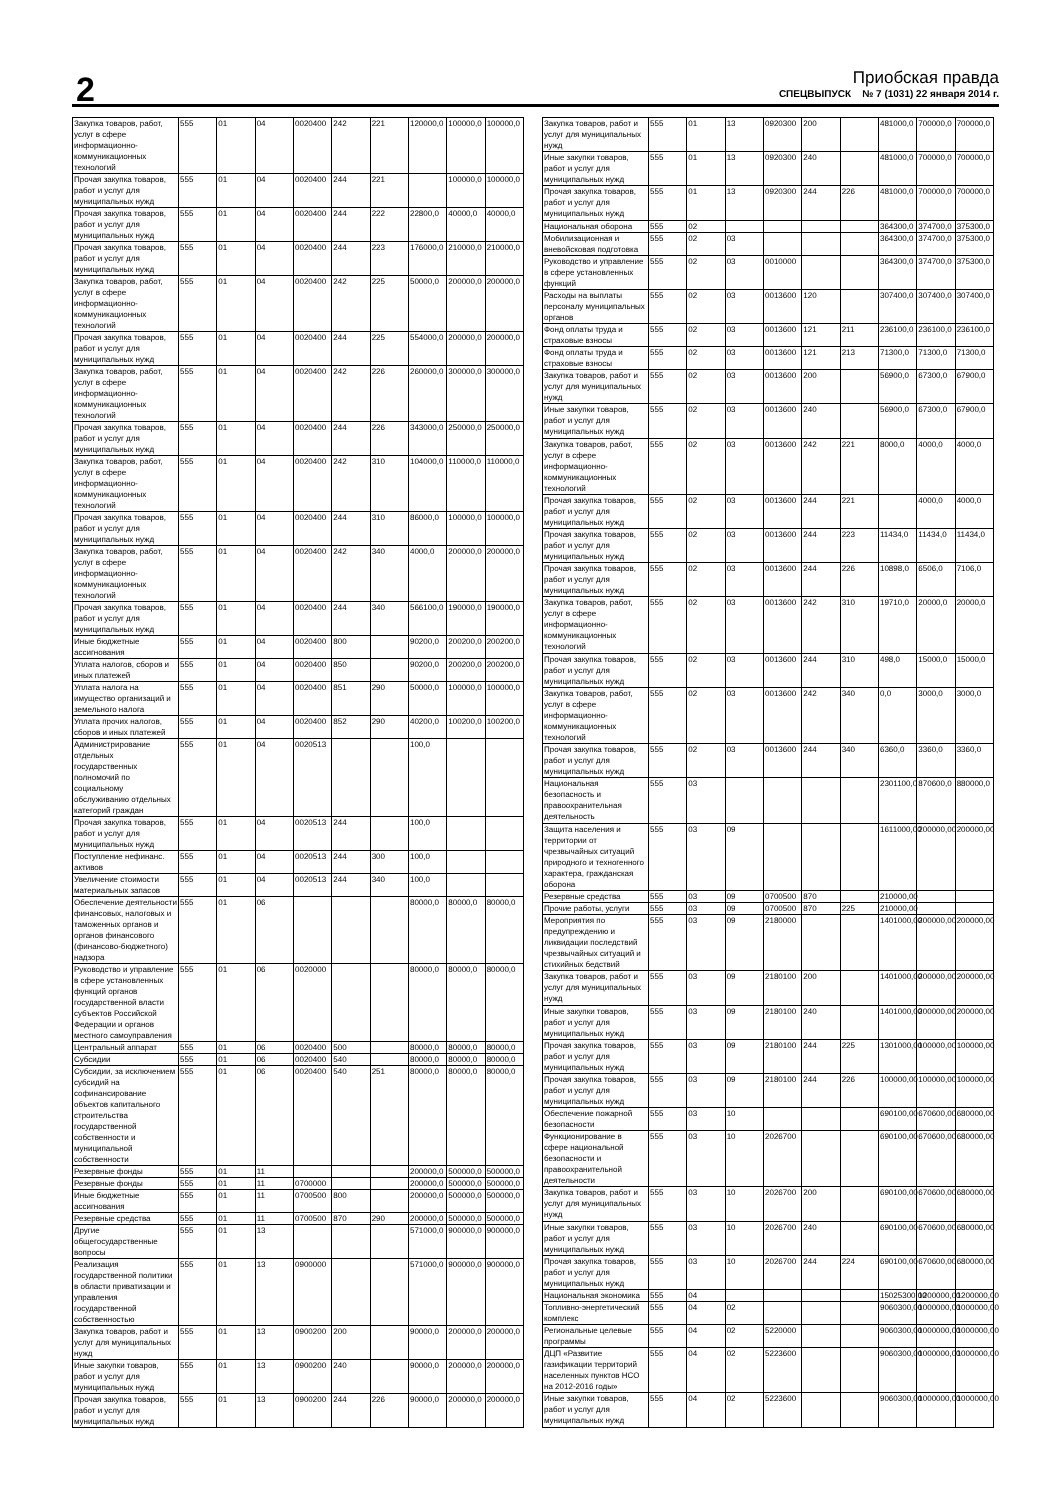2 Приобская правда
СПЕЦВЫПУСК № 7 (1031) 22 января 2014 г.
| Закупка товаров, работ, услуг в сфере информационно-коммуникационных технологий | 555 | 01 | 04 | 0020400 | 242 | 221 | 120000,0 | 100000,0 | 100000,0 |
| Прочая закупка товаров, работ и услуг для муниципальных нужд | 555 | 01 | 04 | 0020400 | 244 | 221 | | 100000,0 | 100000,0 |
| Прочая закупка товаров, работ и услуг для муниципальных нужд | 555 | 01 | 04 | 0020400 | 244 | 222 | 22800,0 | 40000,0 | 40000,0 |
| Прочая закупка товаров, работ и услуг для муниципальных нужд | 555 | 01 | 04 | 0020400 | 244 | 223 | 176000,0 | 210000,0 | 210000,0 |
| Закупка товаров, работ, услуг в сфере информационно-коммуникационных технологий | 555 | 01 | 04 | 0020400 | 242 | 225 | 50000,0 | 200000,0 | 200000,0 |
| Прочая закупка товаров, работ и услуг для муниципальных нужд | 555 | 01 | 04 | 0020400 | 244 | 225 | 554000,0 | 200000,0 | 200000,0 |
| Закупка товаров, работ, услуг в сфере информационно-коммуникационных технологий | 555 | 01 | 04 | 0020400 | 242 | 226 | 260000,0 | 300000,0 | 300000,0 |
| Прочая закупка товаров, работ и услуг для муниципальных нужд | 555 | 01 | 04 | 0020400 | 244 | 226 | 343000,0 | 250000,0 | 250000,0 |
| Закупка товаров, работ, услуг в сфере информационно-коммуникационных технологий | 555 | 01 | 04 | 0020400 | 242 | 310 | 104000,0 | 110000,0 | 110000,0 |
| Прочая закупка товаров, работ и услуг для муниципальных нужд | 555 | 01 | 04 | 0020400 | 244 | 310 | 86000,0 | 100000,0 | 100000,0 |
| Закупка товаров, работ, услуг в сфере информационно-коммуникационных технологий | 555 | 01 | 04 | 0020400 | 242 | 340 | 4000,0 | 200000,0 | 200000,0 |
| Прочая закупка товаров, работ и услуг для муниципальных нужд | 555 | 01 | 04 | 0020400 | 244 | 340 | 566100,0 | 190000,0 | 190000,0 |
| Иные бюджетные ассигнования | 555 | 01 | 04 | 0020400 | 800 | | 90200,0 | 200200,0 | 200200,0 |
| Уплата налогов, сборов и иных платежей | 555 | 01 | 04 | 0020400 | 850 | | 90200,0 | 200200,0 | 200200,0 |
| Уплата налога на имущество организаций и земельного налога | 555 | 01 | 04 | 0020400 | 851 | 290 | 50000,0 | 100000,0 | 100000,0 |
| Уплата прочих налогов, сборов и иных платежей | 555 | 01 | 04 | 0020400 | 852 | 290 | 40200,0 | 100200,0 | 100200,0 |
| Администрирование отдельных государственных полномочий по социальному обслуживанию отдельных категорий граждан | 555 | 01 | 04 | 0020513 | | | 100,0 | | |
| Прочая закупка товаров, работ и услуг для муниципальных нужд | 555 | 01 | 04 | 0020513 | 244 | | 100,0 | | |
| Поступление нефинанс. активов | 555 | 01 | 04 | 0020513 | 244 | 300 | 100,0 | | |
| Увеличение стоимости материальных запасов | 555 | 01 | 04 | 0020513 | 244 | 340 | 100,0 | | |
| Обеспечение деятельности финансовых, налоговых и таможенных органов и органов финансового (финансово-бюджетного) надзора | 555 | 01 | 06 | | | | 80000,0 | 80000,0 | 80000,0 |
| Руководство и управление в сфере установленных функций органов государственной власти субъектов Российской Федерации и органов местного самоуправления | 555 | 01 | 06 | 0020000 | | | 80000,0 | 80000,0 | 80000,0 |
| Центральный аппарат | 555 | 01 | 06 | 0020400 | 500 | | 80000,0 | 80000,0 | 80000,0 |
| Субсидии | 555 | 01 | 06 | 0020400 | 540 | | 80000,0 | 80000,0 | 80000,0 |
| Субсидии, за исключением субсидий на софинансирование объектов капитального строительства государственной собственности и муниципальной собственности | 555 | 01 | 06 | 0020400 | 540 | 251 | 80000,0 | 80000,0 | 80000,0 |
| Резервные фонды | 555 | 01 | 11 | | | | 200000,0 | 500000,0 | 500000,0 |
| Резервные фонды | 555 | 01 | 11 | 0700000 | | | 200000,0 | 500000,0 | 500000,0 |
| Иные бюджетные ассигнования | 555 | 01 | 11 | 0700500 | 800 | | 200000,0 | 500000,0 | 500000,0 |
| Резервные средства | 555 | 01 | 11 | 0700500 | 870 | 290 | 200000,0 | 500000,0 | 500000,0 |
| Другие общегосударственные вопросы | 555 | 01 | 13 | | | | 571000,0 | 900000,0 | 900000,0 |
| Реализация государственной политики в области приватизации и управления государственной собственностью | 555 | 01 | 13 | 0900000 | | | 571000,0 | 900000,0 | 900000,0 |
| Закупка товаров, работ и услуг для муниципальных нужд | 555 | 01 | 13 | 0900200 | 200 | | 90000,0 | 200000,0 | 200000,0 |
| Иные закупки товаров, работ и услуг для муниципальных нужд | 555 | 01 | 13 | 0900200 | 240 | | 90000,0 | 200000,0 | 200000,0 |
| Прочая закупка товаров, работ и услуг для муниципальных нужд | 555 | 01 | 13 | 0900200 | 244 | 226 | 90000,0 | 200000,0 | 200000,0 |
| Закупка товаров, работ и услуг для муниципальных нужд | 555 | 01 | 13 | 0920300 | 200 | | 481000,0 | 700000,0 | 700000,0 |
| Иные закупки товаров, работ и услуг для муниципальных нужд | 555 | 01 | 13 | 0920300 | 240 | | 481000,0 | 700000,0 | 700000,0 |
| Прочая закупка товаров, работ и услуг для муниципальных нужд | 555 | 01 | 13 | 0920300 | 244 | 226 | 481000,0 | 700000,0 | 700000,0 |
| Национальная оборона | 555 | 02 | | | | | 364300,0 | 374700,0 | 375300,0 |
| Мобилизационная и вневойсковая подготовка | 555 | 02 | 03 | | | | 364300,0 | 374700,0 | 375300,0 |
| Руководство и управление в сфере установленных функций | 555 | 02 | 03 | 0010000 | | | 364300,0 | 374700,0 | 375300,0 |
| Расходы на выплаты персоналу муниципальных органов | 555 | 02 | 03 | 0013600 | 120 | | 307400,0 | 307400,0 | 307400,0 |
| Фонд оплаты труда и страховые взносы | 555 | 02 | 03 | 0013600 | 121 | 211 | 236100,0 | 236100,0 | 236100,0 |
| Фонд оплаты труда и страховые взносы | 555 | 02 | 03 | 0013600 | 121 | 213 | 71300,0 | 71300,0 | 71300,0 |
| Закупка товаров, работ и услуг для муниципальных нужд | 555 | 02 | 03 | 0013600 | 200 | | 56900,0 | 67300,0 | 67900,0 |
| Иные закупки товаров, работ и услуг для муниципальных нужд | 555 | 02 | 03 | 0013600 | 240 | | 56900,0 | 67300,0 | 67900,0 |
| Закупка товаров, работ, услуг в сфере информационно-коммуникационных технологий | 555 | 02 | 03 | 0013600 | 242 | 221 | 8000,0 | 4000,0 | 4000,0 |
| Прочая закупка товаров, работ и услуг для муниципальных нужд | 555 | 02 | 03 | 0013600 | 244 | 221 | | 4000,0 | 4000,0 |
| Прочая закупка товаров, работ и услуг для муниципальных нужд | 555 | 02 | 03 | 0013600 | 244 | 223 | 11434,0 | 11434,0 | 11434,0 |
| Прочая закупка товаров, работ и услуг для муниципальных нужд | 555 | 02 | 03 | 0013600 | 244 | 226 | 10898,0 | 6506,0 | 7106,0 |
| Закупка товаров, работ, услуг в сфере информационно-коммуникационных технологий | 555 | 02 | 03 | 0013600 | 242 | 310 | 19710,0 | 20000,0 | 20000,0 |
| Прочая закупка товаров, работ и услуг для муниципальных нужд | 555 | 02 | 03 | 0013600 | 244 | 310 | 498,0 | 15000,0 | 15000,0 |
| Закупка товаров, работ, услуг в сфере информационно-коммуникационных технологий | 555 | 02 | 03 | 0013600 | 242 | 340 | 0,0 | 3000,0 | 3000,0 |
| Прочая закупка товаров, работ и услуг для муниципальных нужд | 555 | 02 | 03 | 0013600 | 244 | 340 | 6360,0 | 3360,0 | 3360,0 |
| Национальная безопасность и правоохранительная деятельность | 555 | 03 | | | | | 2301100,0 | 870600,0 | 880000,0 |
| Защита населения и территории от чрезвычайных ситуаций природного и техногенного характера, гражданская оборона | 555 | 03 | 09 | | | | 1611000,00 | 200000,00 | 200000,00 |
| Резервные средства | 555 | 03 | 09 | 0700500 | 870 | | 210000,00 | | |
| Прочие работы, услуги | 555 | 03 | 09 | 0700500 | 870 | 225 | 210000,00 | | |
| Мероприятия по предупреждению и ликвидации последствий чрезвычайных ситуаций и стихийных бедствий | 555 | 03 | 09 | 2180000 | | | 1401000,00 | 200000,00 | 200000,00 |
| Закупка товаров, работ и услуг для муниципальных нужд | 555 | 03 | 09 | 2180100 | 200 | | 1401000,00 | 200000,00 | 200000,00 |
| Иные закупки товаров, работ и услуг для муниципальных нужд | 555 | 03 | 09 | 2180100 | 240 | | 1401000,00 | 200000,00 | 200000,00 |
| Прочая закупка товаров, работ и услуг для муниципальных нужд | 555 | 03 | 09 | 2180100 | 244 | 225 | 1301000,00 | 100000,00 | 100000,00 |
| Прочая закупка товаров, работ и услуг для муниципальных нужд | 555 | 03 | 09 | 2180100 | 244 | 226 | 100000,00 | 100000,00 | 100000,00 |
| Обеспечение пожарной безопасности | 555 | 03 | 10 | | | | 690100,00 | 670600,00 | 680000,00 |
| Функционирование в сфере национальной безопасности и правоохранительной деятельности | 555 | 03 | 10 | 2026700 | | | 690100,00 | 670600,00 | 680000,00 |
| Закупка товаров, работ и услуг для муниципальных нужд | 555 | 03 | 10 | 2026700 | 200 | | 690100,00 | 670600,00 | 680000,00 |
| Иные закупки товаров, работ и услуг для муниципальных нужд | 555 | 03 | 10 | 2026700 | 240 | | 690100,00 | 670600,00 | 680000,00 |
| Прочая закупка товаров, работ и услуг для муниципальных нужд | 555 | 03 | 10 | 2026700 | 244 | 224 | 690100,00 | 670600,00 | 680000,00 |
| Национальная экономика | 555 | 04 | | | | | 15025300,00 | 1200000,00 | 1200000,00 |
| Топливно-энергетический комплекс | 555 | 04 | 02 | | | | 9060300,00 | 1000000,00 | 1000000,00 |
| Региональные целевые программы | 555 | 04 | 02 | 5220000 | | | 9060300,00 | 1000000,00 | 1000000,00 |
| ДЦП «Развитие газификации территорий населенных пунктов НСО на 2012-2016 годы» | 555 | 04 | 02 | 5223600 | | | 9060300,00 | 1000000,00 | 1000000,00 |
| Иные закупки товаров, работ и услуг для муниципальных нужд | 555 | 04 | 02 | 5223600 | | | 9060300,00 | 1000000,00 | 1000000,00 |